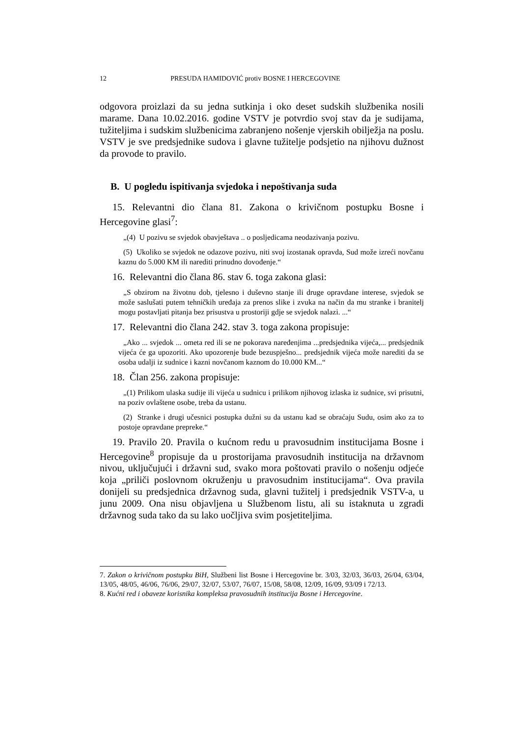12 PRESUDA HAMIDOVIĆ protiv BOSNE I HERCEGOVINE
odgovora proizlazi da su jedna sutkinja i oko deset sudskih službenika nosili marame. Dana 10.02.2016. godine VSTV je potvrdio svoj stav da je sudijama, tužiteljima i sudskim službenicima zabranjeno nošenje vjerskih obilježja na poslu. VSTV je sve predsjednike sudova i glavne tužitelje podsjetio na njihovu dužnost da provode to pravilo.
B. U pogledu ispitivanja svjedoka i nepoštivanja suda
15. Relevantni dio člana 81. Zakona o krivičnom postupku Bosne i Hercegovine glasi<sup>7</sup>:
„(4) U pozivu se svjedok obavještava .. o posljedicama neodazivanja pozivu.
(5) Ukoliko se svjedok ne odazove pozivu, niti svoj izostanak opravda, Sud može izreći novčanu kaznu do 5.000 KM ili narediti prinudno dovođenje.“
16. Relevantni dio člana 86. stav 6. toga zakona glasi:
„S obzirom na životnu dob, tjelesno i duševno stanje ili druge opravdane interese, svjedok se može saslušati putem tehničkih uređaja za prenos slike i zvuka na način da mu stranke i branitelj mogu postavljati pitanja bez prisustva u prostoriji gdje se svjedok nalazi. ...“
17. Relevantni dio člana 242. stav 3. toga zakona propisuje:
„Ako ... svjedok ... ometa red ili se ne pokorava naređenjima ...predsjednika vijeća,... predsjednik vijeća će ga upozoriti. Ako upozorenje bude bezuspješno... predsjednik vijeća može narediti da se osoba udalji iz sudnice i kazni novčanom kaznom do 10.000 KM...“
18. Član 256. zakona propisuje:
„(1) Prilikom ulaska sudije ili vijeća u sudnicu i prilikom njihovog izlaska iz sudnice, svi prisutni, na poziv ovlaštene osobe, treba da ustanu.
(2) Stranke i drugi učesnici postupka dužni su da ustanu kad se obraćaju Sudu, osim ako za to postoje opravdane prepreke.“
19. Pravilo 20. Pravila o kućnom redu u pravosudnim institucijama Bosne i Hercegovine<sup>8</sup> propisuje da u prostorijama pravosudnih institucija na državnom nivou, uključujući i državni sud, svako mora poštovati pravilo o nošenju odjeće koja „priliči poslovnom okruženju u pravosudnim institucijama“. Ova pravila donijeli su predsjednica državnog suda, glavni tužitelj i predsjednik VSTV-a, u junu 2009. Ona nisu objavljena u Službenom listu, ali su istaknuta u zgradi državnog suda tako da su lako uočljiva svim posjetiteljima.
7. Zakon o krivičnom postupku BiH, Službeni list Bosne i Hercegovine br. 3/03, 32/03, 36/03, 26/04, 63/04, 13/05, 48/05, 46/06, 76/06, 29/07, 32/07, 53/07, 76/07, 15/08, 58/08, 12/09, 16/09, 93/09 i 72/13.
8. Kućni red i obaveze korisnika kompleksa pravosudnih institucija Bosne i Hercegovine.